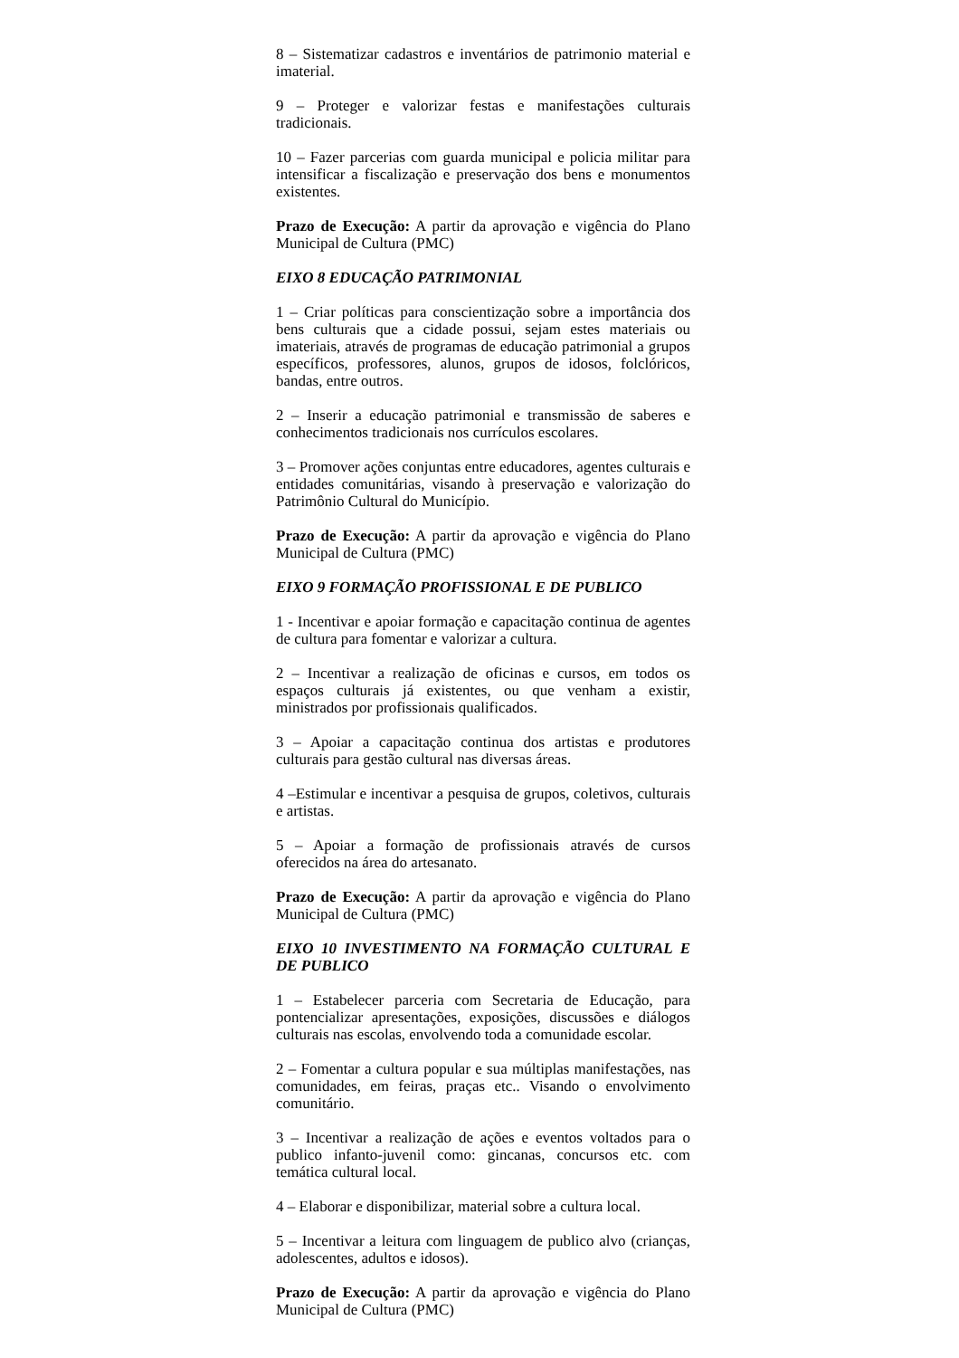8 – Sistematizar cadastros e inventários de patrimonio material e imaterial.
9 – Proteger e valorizar festas e manifestações culturais tradicionais.
10 – Fazer parcerias com guarda municipal e policia militar para intensificar a fiscalização e preservação dos bens e monumentos existentes.
Prazo de Execução: A partir da aprovação e vigência do Plano Municipal de Cultura (PMC)
EIXO 8 EDUCAÇÃO PATRIMONIAL
1 – Criar políticas para conscientização sobre a importância dos bens culturais que a cidade possui, sejam estes materiais ou imateriais, através de programas de educação patrimonial a grupos específicos, professores, alunos, grupos de idosos, folclóricos, bandas, entre outros.
2 – Inserir a educação patrimonial e transmissão de saberes e conhecimentos tradicionais nos currículos escolares.
3 – Promover ações conjuntas entre educadores, agentes culturais e entidades comunitárias, visando à preservação e valorização do Patrimônio Cultural do Município.
Prazo de Execução: A partir da aprovação e vigência do Plano Municipal de Cultura (PMC)
EIXO 9 FORMAÇÃO PROFISSIONAL E DE PUBLICO
1 - Incentivar e apoiar formação e capacitação continua de agentes de cultura para fomentar e valorizar a cultura.
2 – Incentivar a realização de oficinas e cursos, em todos os espaços culturais já existentes, ou que venham a existir, ministrados por profissionais qualificados.
3 – Apoiar a capacitação continua dos artistas e produtores culturais para gestão cultural nas diversas áreas.
4 –Estimular e incentivar a pesquisa de grupos, coletivos, culturais e artistas.
5 – Apoiar a formação de profissionais através de cursos oferecidos na área do artesanato.
Prazo de Execução: A partir da aprovação e vigência do Plano Municipal de Cultura (PMC)
EIXO 10 INVESTIMENTO NA FORMAÇÃO CULTURAL E DE PUBLICO
1 – Estabelecer parceria com Secretaria de Educação, para pontencializar apresentações, exposições, discussões e diálogos culturais nas escolas, envolvendo toda a comunidade escolar.
2 – Fomentar a cultura popular e sua múltiplas manifestações, nas comunidades, em feiras, praças etc.. Visando o envolvimento comunitário.
3 – Incentivar a realização de ações e eventos voltados para o publico infanto-juvenil como: gincanas, concursos etc. com temática cultural local.
4 – Elaborar e disponibilizar, material sobre a cultura local.
5 – Incentivar a leitura com linguagem de publico alvo (crianças, adolescentes, adultos e idosos).
Prazo de Execução: A partir da aprovação e vigência do Plano Municipal de Cultura (PMC)